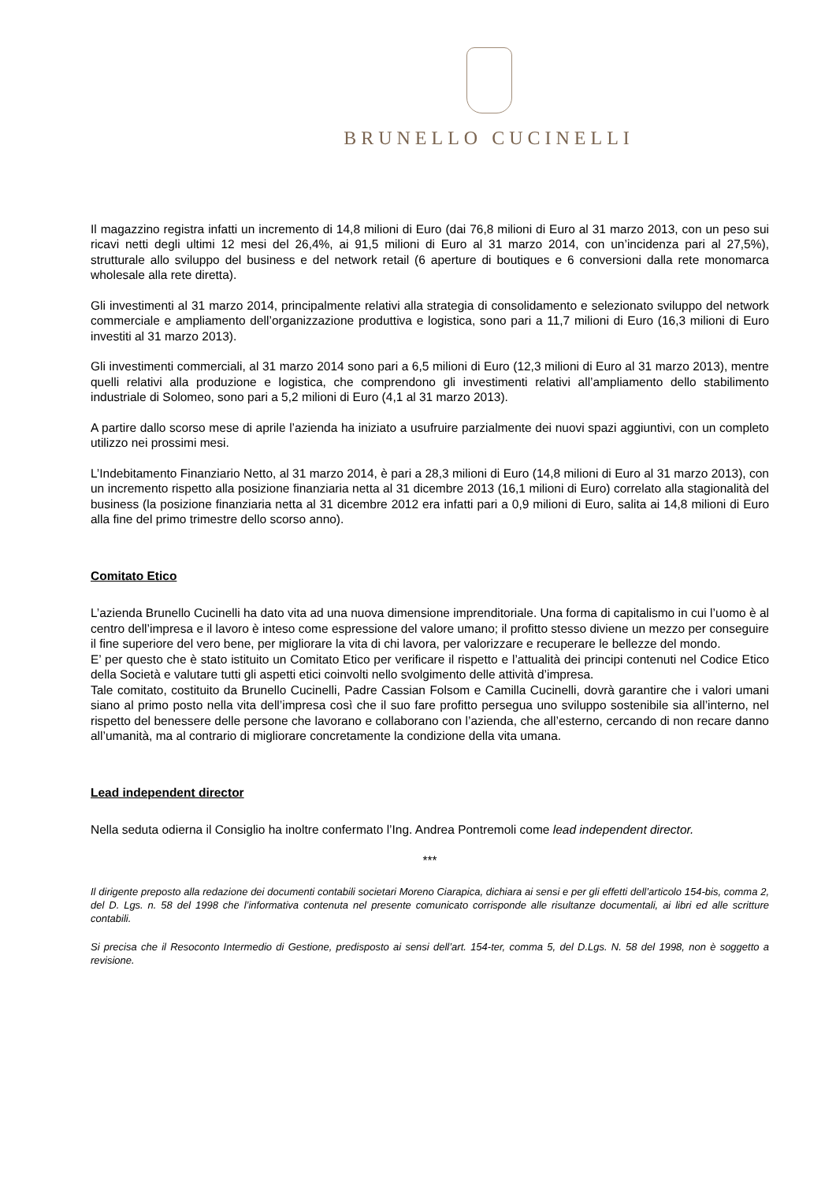BRUNELLO CUCINELLI
Il magazzino registra infatti un incremento di 14,8 milioni di Euro (dai 76,8 milioni di Euro al 31 marzo 2013, con un peso sui ricavi netti degli ultimi 12 mesi del 26,4%, ai 91,5 milioni di Euro al 31 marzo 2014, con un’incidenza pari al 27,5%), strutturale allo sviluppo del business e del network retail (6 aperture di boutiques e 6 conversioni dalla rete monomarca wholesale alla rete diretta).
Gli investimenti al 31 marzo 2014, principalmente relativi alla strategia di consolidamento e selezionato sviluppo del network commerciale e ampliamento dell’organizzazione produttiva e logistica, sono pari a 11,7 milioni di Euro (16,3 milioni di Euro investiti al 31 marzo 2013).
Gli investimenti commerciali, al 31 marzo 2014 sono pari a 6,5 milioni di Euro (12,3 milioni di Euro al 31 marzo 2013), mentre quelli relativi alla produzione e logistica, che comprendono gli investimenti relativi all’ampliamento dello stabilimento industriale di Solomeo, sono pari a 5,2 milioni di Euro (4,1 al 31 marzo 2013).
A partire dallo scorso mese di aprile l’azienda ha iniziato a usufruire parzialmente dei nuovi spazi aggiuntivi, con un completo utilizzo nei prossimi mesi.
L’Indebitamento Finanziario Netto, al 31 marzo 2014, è pari a 28,3 milioni di Euro (14,8 milioni di Euro al 31 marzo 2013), con un incremento rispetto alla posizione finanziaria netta al 31 dicembre 2013 (16,1 milioni di Euro) correlato alla stagionalità del business (la posizione finanziaria netta al 31 dicembre 2012 era infatti pari a 0,9 milioni di Euro, salita ai 14,8 milioni di Euro alla fine del primo trimestre dello scorso anno).
Comitato Etico
L’azienda Brunello Cucinelli ha dato vita ad una nuova dimensione imprenditoriale. Una forma di capitalismo in cui l’uomo è al centro dell’impresa e il lavoro è inteso come espressione del valore umano; il profitto stesso diviene un mezzo per conseguire il fine superiore del vero bene, per migliorare la vita di chi lavora, per valorizzare e recuperare le bellezze del mondo.
E’ per questo che è stato istituito un Comitato Etico per verificare il rispetto e l’attualità dei principi contenuti nel Codice Etico della Società e valutare tutti gli aspetti etici coinvolti nello svolgimento delle attività d’impresa.
Tale comitato, costituito da Brunello Cucinelli, Padre Cassian Folsom e Camilla Cucinelli, dovrà garantire che i valori umani siano al primo posto nella vita dell’impresa così che il suo fare profitto persegua uno sviluppo sostenibile sia all’interno, nel rispetto del benessere delle persone che lavorano e collaborano con l’azienda, che all’esterno, cercando di non recare danno all’umanità, ma al contrario di migliorare concretamente la condizione della vita umana.
Lead independent director
Nella seduta odierna il Consiglio ha inoltre confermato l’Ing. Andrea Pontremoli come lead independent director.
***
Il dirigente preposto alla redazione dei documenti contabili societari Moreno Ciarapica, dichiara ai sensi e per gli effetti dell’articolo 154-bis, comma 2, del D. Lgs. n. 58 del 1998 che l’informativa contenuta nel presente comunicato corrisponde alle risultanze documentali, ai libri ed alle scritture contabili.
Si precisa che il Resoconto Intermedio di Gestione, predisposto ai sensi dell’art. 154-ter, comma 5, del D.Lgs. N. 58 del 1998, non è soggetto a revisione.